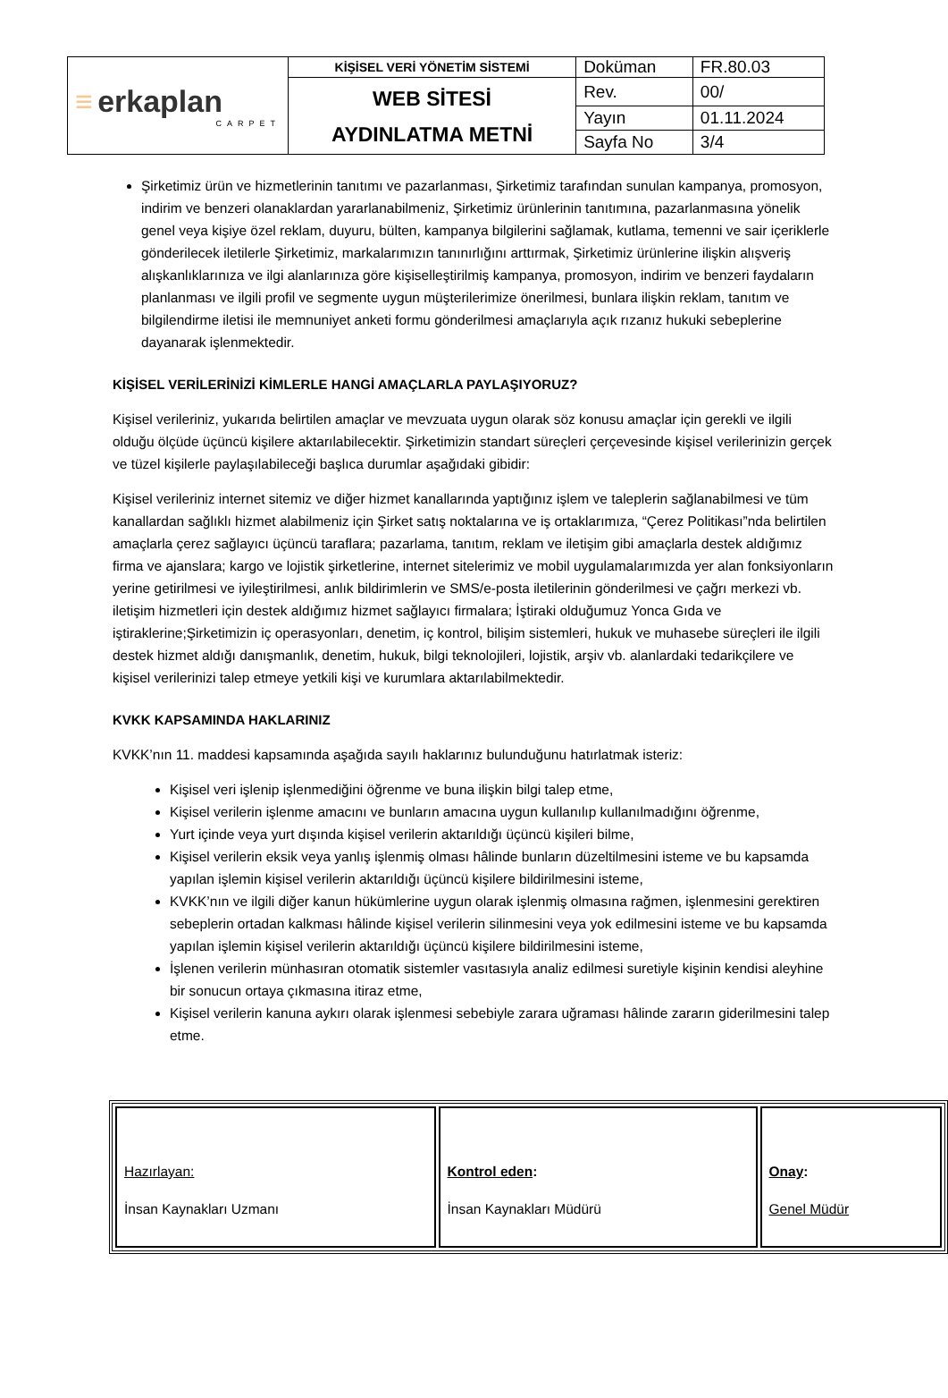| ≡ erkaplan CARPET | KİŞİSEL VERİ YÖNETİM SİSTEMİ | Doküman | FR.80.03 |
| | WEB SİTESİ AYDINLATMA METNİ | Rev. | 00/ |
| | | Yayın | 01.11.2024 |
| | | Sayfa No | 3/4 |
Şirketimiz ürün ve hizmetlerinin tanıtımı ve pazarlanması, Şirketimiz tarafından sunulan kampanya, promosyon, indirim ve benzeri olanaklardan yararlanabilmeniz, Şirketimiz ürünlerinin tanıtımına, pazarlanmasına yönelik genel veya kişiye özel reklam, duyuru, bülten, kampanya bilgilerini sağlamak, kutlama, temenni ve sair içeriklerle gönderilecek iletilerle Şirketimiz, markalarımızın tanınırlığını arttırmak, Şirketimiz ürünlerine ilişkin alışveriş alışkanlıklarınıza ve ilgi alanlarınıza göre kişiselleştirilmiş kampanya, promosyon, indirim ve benzeri faydaların planlanması ve ilgili profil ve segmente uygun müşterilerimize önerilmesi, bunlara ilişkin reklam, tanıtım ve bilgilendirme iletisi ile memnuniyet anketi formu gönderilmesi amaçlarıyla açık rızanız hukuki sebeplerine dayanarak işlenmektedir.
KİŞİSEL VERİLERİNİZİ KİMLERLE HANGİ AMAÇLARLA PAYLAŞIYORUZ?
Kişisel verileriniz, yukarıda belirtilen amaçlar ve mevzuata uygun olarak söz konusu amaçlar için gerekli ve ilgili olduğu ölçüde üçüncü kişilere aktarılabilecektir. Şirketimizin standart süreçleri çerçevesinde kişisel verilerinizin gerçek ve tüzel kişilerle paylaşılabileceği başlıca durumlar aşağıdaki gibidir:
Kişisel verileriniz internet sitemiz ve diğer hizmet kanallarında yaptığınız işlem ve taleplerin sağlanabilmesi ve tüm kanallardan sağlıklı hizmet alabilmeniz için Şirket satış noktalarına ve iş ortaklarımıza, “Çerez Politikası”nda belirtilen amaçlarla çerez sağlayıcı üçüncü taraflara; pazarlama, tanıtım, reklam ve iletişim gibi amaçlarla destek aldığımız firma ve ajanslara; kargo ve lojistik şirketlerine, internet sitelerimiz ve mobil uygulamalarımızda yer alan fonksiyonların yerine getirilmesi ve iyileştirilmesi, anlık bildirimlerin ve SMS/e-posta iletilerinin gönderilmesi ve çağrı merkezi vb. iletişim hizmetleri için destek aldığımız hizmet sağlayıcı firmalara; İştiraki olduğumuz Yonca Gıda ve iştiraklerine;Şirketimizin iç operasyonları, denetim, iç kontrol, bilişim sistemleri, hukuk ve muhasebe süreçleri ile ilgili destek hizmet aldığı danışmanlık, denetim, hukuk, bilgi teknolojileri, lojistik, arşiv vb. alanlardaki tedarikçilere ve kişisel verilerinizi talep etmeye yetkili kişi ve kurumlara aktarılabilmektedir.
KVKK KAPSAMINDA HAKLARINIZ
KVKK’nın 11. maddesi kapsamında aşağıda sayılı haklarınız bulunduğunu hatırlatmak isteriz:
Kişisel veri işlenip işlenmediğini öğrenme ve buna ilişkin bilgi talep etme,
Kişisel verilerin işlenme amacını ve bunların amacına uygun kullanılıp kullanılmadığını öğrenme,
Yurt içinde veya yurt dışında kişisel verilerin aktarıldığı üçüncü kişileri bilme,
Kişisel verilerin eksik veya yanlış işlenmiş olması hâlinde bunların düzeltilmesini isteme ve bu kapsamda yapılan işlemin kişisel verilerin aktarıldığı üçüncü kişilere bildirilmesini isteme,
KVKK’nın ve ilgili diğer kanun hükümlerine uygun olarak işlenmiş olmasına rağmen, işlenmesini gerektiren sebeplerin ortadan kalkması hâlinde kişisel verilerin silinmesini veya yok edilmesini isteme ve bu kapsamda yapılan işlemin kişisel verilerin aktarıldığı üçüncü kişilere bildirilmesini isteme,
İşlenen verilerin münhasıran otomatik sistemler vasıtasıyla analiz edilmesi suretiyle kişinin kendisi aleyhine bir sonucun ortaya çıkmasına itiraz etme,
Kişisel verilerin kanuna aykırı olarak işlenmesi sebebiyle zarara uğraması hâlinde zararın giderilmesini talep etme.
| Hazırlayan: İnsan Kaynakları Uzmanı | Kontrol eden : İnsan Kaynakları Müdürü | Onay : Genel Müdür |